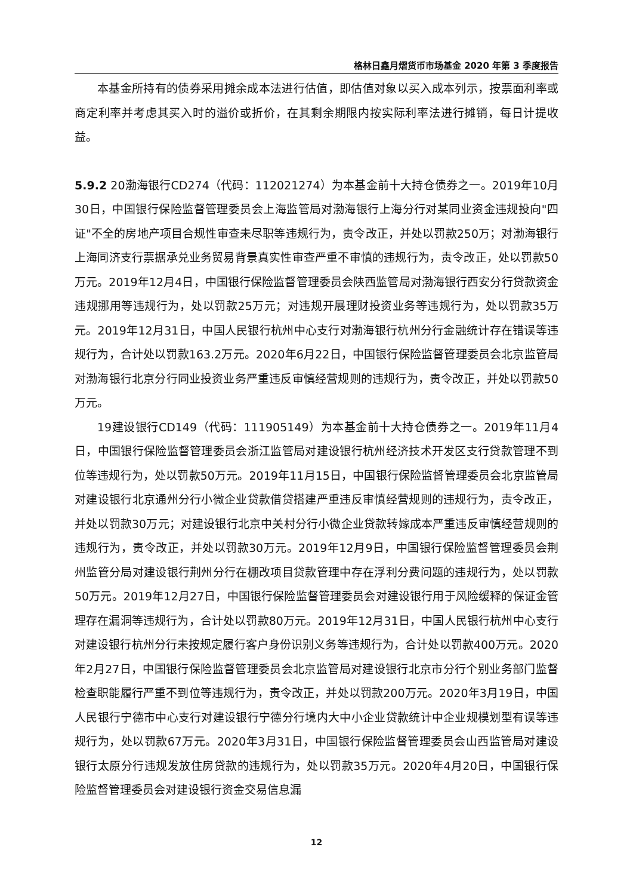格林日鑫月熠货币市场基金 2020 年第 3 季度报告
本基金所持有的债券采用摊余成本法进行估值，即估值对象以买入成本列示，按票面利率或商定利率并考虑其买入时的溢价或折价，在其剩余期限内按实际利率法进行摊销，每日计提收益。
5.9.2 20渤海银行CD274（代码：112021274）为本基金前十大持仓债券之一。2019年10月30日，中国银行保险监督管理委员会上海监管局对渤海银行上海分行对某同业资金违规投向"四证"不全的房地产项目合规性审查未尽职等违规行为，责令改正，并处以罚款250万；对渤海银行上海同济支行票据承兑业务贸易背景真实性审查严重不审慎的违规行为，责令改正，处以罚款50万元。2019年12月4日，中国银行保险监督管理委员会陕西监管局对渤海银行西安分行贷款资金违规挪用等违规行为，处以罚款25万元；对违规开展理财投资业务等违规行为，处以罚款35万元。2019年12月31日，中国人民银行杭州中心支行对渤海银行杭州分行金融统计存在错误等违规行为，合计处以罚款163.2万元。2020年6月22日，中国银行保险监督管理委员会北京监管局对渤海银行北京分行同业投资业务严重违反审慎经营规则的违规行为，责令改正，并处以罚款50万元。
19建设银行CD149（代码：111905149）为本基金前十大持仓债券之一。2019年11月4日，中国银行保险监督管理委员会浙江监管局对建设银行杭州经济技术开发区支行贷款管理不到位等违规行为，处以罚款50万元。2019年11月15日，中国银行保险监督管理委员会北京监管局对建设银行北京通州分行小微企业贷款借贷搭建严重违反审慎经营规则的违规行为，责令改正，并处以罚款30万元；对建设银行北京中关村分行小微企业贷款转嫁成本严重违反审慎经营规则的违规行为，责令改正，并处以罚款30万元。2019年12月9日，中国银行保险监督管理委员会荆州监管分局对建设银行荆州分行在棚改项目贷款管理中存在浮利分费问题的违规行为，处以罚款50万元。2019年12月27日，中国银行保险监督管理委员会对建设银行用于风险缓释的保证金管理存在漏洞等违规行为，合计处以罚款80万元。2019年12月31日，中国人民银行杭州中心支行对建设银行杭州分行未按规定履行客户身份识别义务等违规行为，合计处以罚款400万元。2020年2月27日，中国银行保险监督管理委员会北京监管局对建设银行北京市分行个别业务部门监督检查职能履行严重不到位等违规行为，责令改正，并处以罚款200万元。2020年3月19日，中国人民银行宁德市中心支行对建设银行宁德分行境内大中小企业贷款统计中企业规模划型有误等违规行为，处以罚款67万元。2020年3月31日，中国银行保险监督管理委员会山西监管局对建设银行太原分行违规发放住房贷款的违规行为，处以罚款35万元。2020年4月20日，中国银行保险监督管理委员会对建设银行资金交易信息漏
12